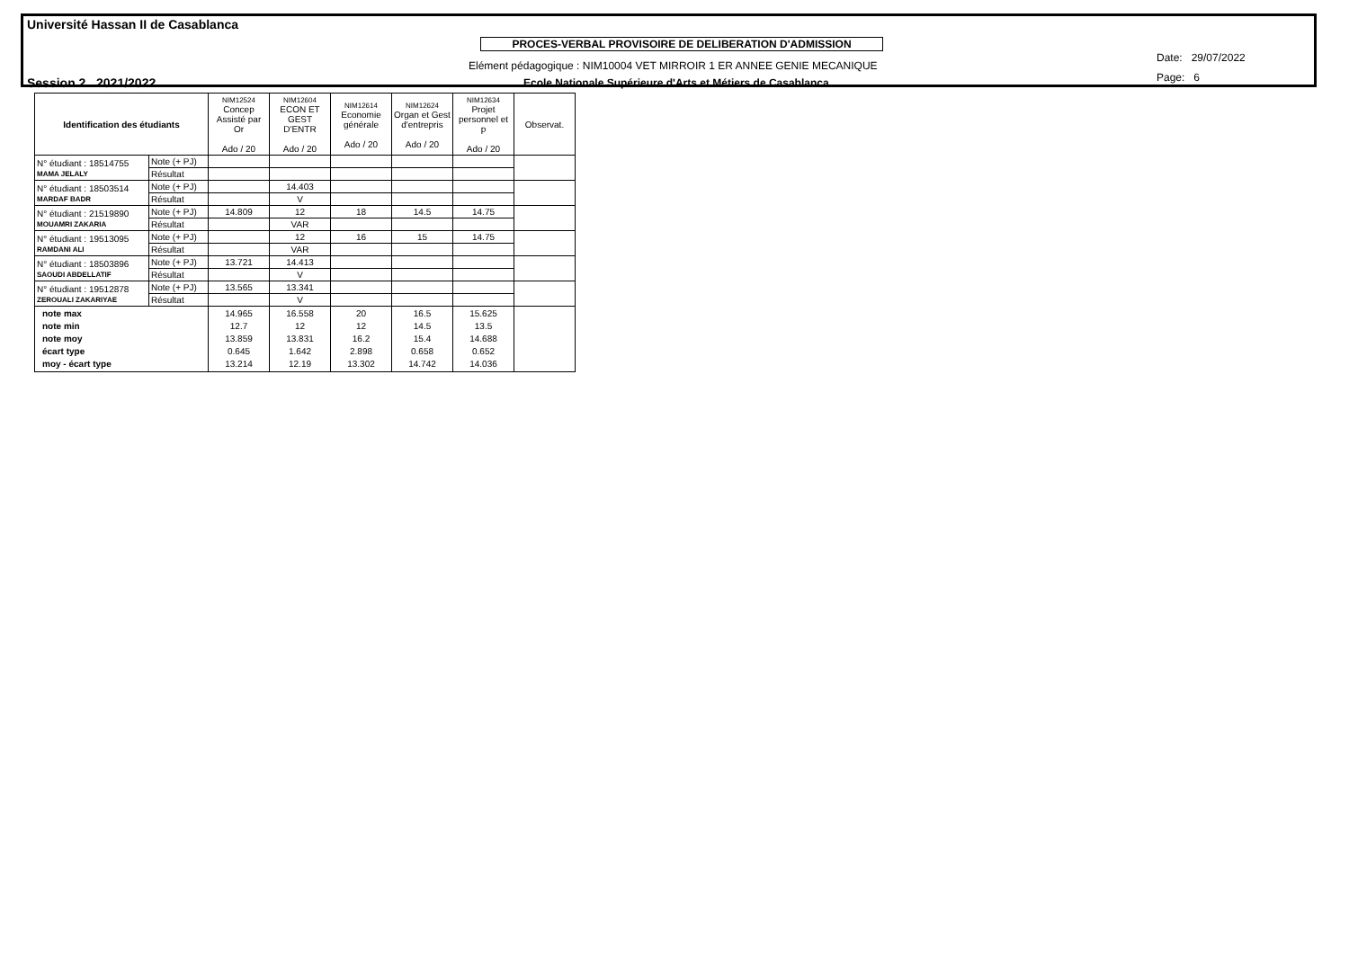Université Hassan II de Casablanca
PROCES-VERBAL PROVISOIRE DE DELIBERATION D'ADMISSION
Elément pédagogique : NIM10004 VET MIRROIR 1 ER ANNEE GENIE MECANIQUE
Date: 29/07/2022
Page: 6
Session 2 2021/2022 Ecole Nationale Supérieure d'Arts et Métiers de Casablanca
| Identification des étudiants | | NIM12524 Concep Assisté par Or Ado / 20 | NIM12604 ECON ET GEST D'ENTR Ado / 20 | NIM12614 Economie générale Ado / 20 | NIM12624 Organ et Gest d'entrepris Ado / 20 | NIM12634 Projet personnel et p Ado / 20 | Observat. |
| --- | --- | --- | --- | --- | --- | --- | --- |
| N° étudiant : 18514755 MAMA JELALY | Note (+ PJ) | | | | | | |
| | Résultat | | | | | | |
| N° étudiant : 18503514 MARDAF BADR | Note (+ PJ) | | 14.403 | | | | |
| | Résultat | | V | | | | |
| N° étudiant : 21519890 MOUAMRI ZAKARIA | Note (+ PJ) | 14.809 | 12 | 18 | 14.5 | 14.75 | |
| | Résultat | | VAR | | | | |
| N° étudiant : 19513095 RAMDANI ALI | Note (+ PJ) | | 12 | 16 | 15 | 14.75 | |
| | Résultat | | VAR | | | | |
| N° étudiant : 18503896 SAOUDI ABDELLATIF | Note (+ PJ) | 13.721 | 14.413 | | | | |
| | Résultat | | V | | | | |
| N° étudiant : 19512878 ZEROUALI ZAKARIYAE | Note (+ PJ) | 13.565 | 13.341 | | | | |
| | Résultat | | V | | | | |
| note max note min note moy écart type moy - écart type | | 14.965 12.7 13.859 0.645 13.214 | 16.558 12 13.831 1.642 12.19 | 20 12 16.2 2.898 13.302 | 16.5 14.5 15.4 0.658 14.742 | 15.625 13.5 14.688 0.652 14.036 | |